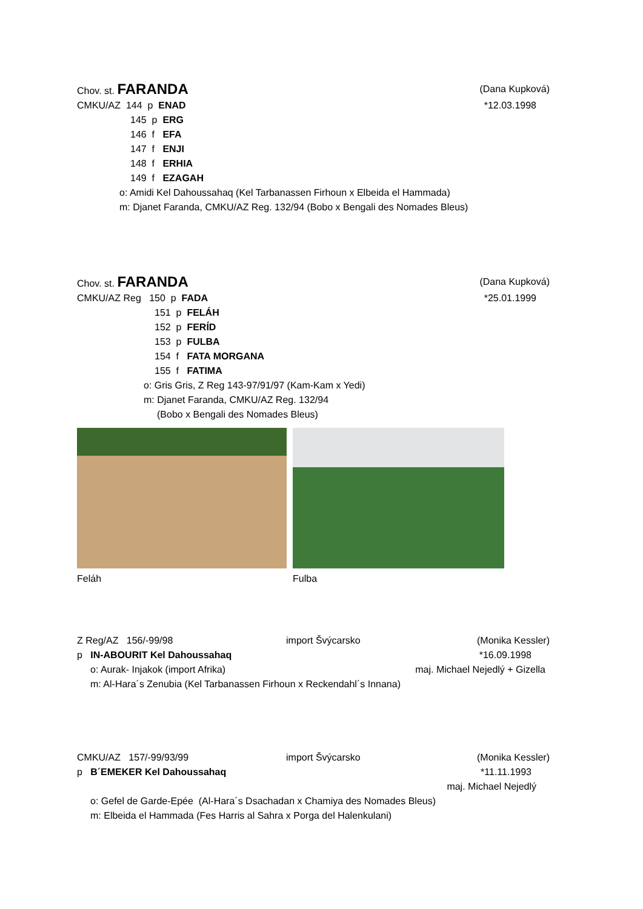Chov. st. FARANDA (Dana Kupková)
CMKU/AZ 144 p ENAD *12.03.1998
145 p ERG
146 f EFA
147 f ENJI
148 f ERHIA
149 f EZAGAH
o: Amidi Kel Dahoussahaq (Kel Tarbanassen Firhoun x Elbeida el Hammada)
m: Djanet Faranda, CMKU/AZ Reg. 132/94 (Bobo x Bengali des Nomades Bleus)
Chov. st. FARANDA (Dana Kupková)
CMKU/AZ Reg 150 p FADA *25.01.1999
151 p FELÁH
152 p FERÍD
153 p FULBA
154 f FATA MORGANA
155 f FATIMA
o: Gris Gris, Z Reg 143-97/91/97 (Kam-Kam x Yedi)
m: Djanet Faranda, CMKU/AZ Reg. 132/94
(Bobo x Bengali des Nomades Bleus)
Feláh Fulba
Z Reg/AZ 156/-99/98 import Švýcarsko (Monika Kessler)
p IN-ABOURIT Kel Dahoussahaq *16.09.1998
o: Aurak- Injakok (import Afrika) maj. Michael Nejedlý + Gizella
m: Al-Hara´s Zenubia (Kel Tarbanassen Firhoun x Reckendahl´s Innana)
CMKU/AZ 157/-99/93/99 import Švýcarsko (Monika Kessler)
p B´EMEKER Kel Dahoussahaq *11.11.1993
maj. Michael Nejedlý
o: Gefel de Garde-Epée (Al-Hara´s Dsachadan x Chamiya des Nomades Bleus)
m: Elbeida el Hammada (Fes Harris al Sahra x Porga del Halenkulani)